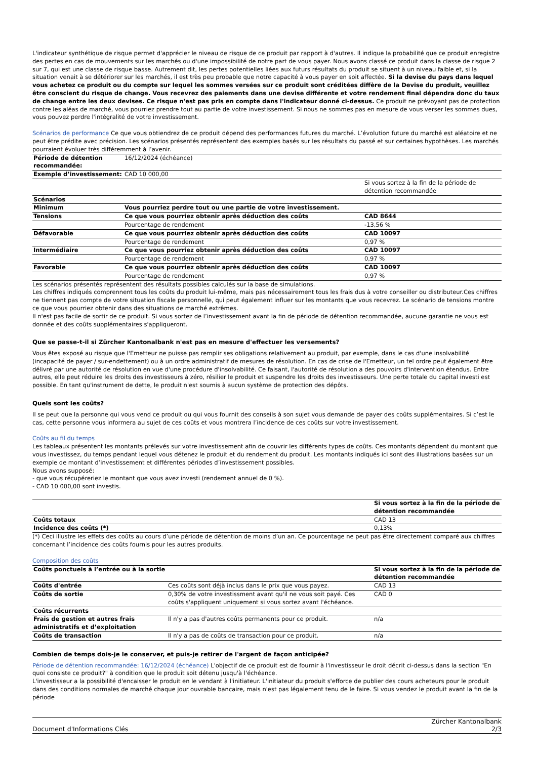L'indicateur synthétique de risque permet d'apprécier le niveau de risque de ce produit par rapport à d'autres. Il indique la probabilité que ce produit enregistre des pertes en cas de mouvements sur les marchés ou d'une impossibilité de notre part de vous payer. Nous avons classé ce produit dans la classe de risque 2 sur 7, qui est une classe de risque basse. Autrement dit, les pertes potentielles liées aux futurs résultats du produit se situent à un niveau faible et, si la situation venait à se détériorer sur les marchés, il est très peu probable que notre capacité à vous payer en soit affectée. Si la devise du pays dans lequel vous achetez ce produit ou du compte sur lequel les sommes versées sur ce produit sont créditées diffère de la Devise du produit, veuillez être conscient du risque de change. Vous recevrez des paiements dans une devise différente et votre rendement final dépendra donc du taux de change entre les deux devises. Ce risque n'est pas pris en compte dans l'indicateur donné ci-dessus. Ce produit ne prévoyant pas de protection contre les aléas de marché, vous pourriez prendre tout au partie de votre investissement. Si nous ne sommes pas en mesure de vous verser les sommes dues, vous pouvez perdre l'intégralité de votre investissement.
Scénarios de performance Ce que vous obtiendrez de ce produit dépend des performances futures du marché. L’évolution future du marché est aléatoire et ne peut être prédite avec précision. Les scénarios présentés représentent des exemples basés sur les résultats du passé et sur certaines hypothèses. Les marchés pourraient évoluer très différemment à l’avenir.
| Période de détention recommandée: | 16/12/2024 (échéance) | |
| Exemple d’investissement: | CAD 10 000,00 | |
| | | Si vous sortez à la fin de la période de détention recommandée |
| Scénarios | | |
| Minimum | Vous pourriez perdre tout ou une partie de votre investissement. | |
| Tensions | Ce que vous pourriez obtenir après déduction des coûts | CAD 8644 |
| | Pourcentage de rendement | -13,56 % |
| Défavorable | Ce que vous pourriez obtenir après déduction des coûts | CAD 10097 |
| | Pourcentage de rendement | 0,97 % |
| Intermédiaire | Ce que vous pourriez obtenir après déduction des coûts | CAD 10097 |
| | Pourcentage de rendement | 0,97 % |
| Favorable | Ce que vous pourriez obtenir après déduction des coûts | CAD 10097 |
| | Pourcentage de rendement | 0,97 % |
Les scénarios présentés représentent des résultats possibles calculés sur la base de simulations.
Les chiffres indiqués comprennent tous les coûts du produit lui-même, mais pas nécessairement tous les frais dus à votre conseiller ou distributeur.Ces chiffres ne tiennent pas compte de votre situation fiscale personnelle, qui peut également influer sur les montants que vous recevrez. Le scénario de tensions montre ce que vous pourriez obtenir dans des situations de marché extrêmes.
Il n'est pas facile de sortir de ce produit. Si vous sortez de l’investissement avant la fin de période de détention recommandée, aucune garantie ne vous est donnée et des coûts supplémentaires s'appliqueront.
Que se passe-t-il si Zürcher Kantonalbank n'est pas en mesure d'effectuer les versements?
Vous êtes exposé au risque que l'Emetteur ne puisse pas remplir ses obligations relativement au produit, par exemple, dans le cas d'une insolvabilité (incapacité de payer / sur-endettement) ou à un ordre administratif de mesures de résolution. En cas de crise de l'Emetteur, un tel ordre peut également être délivré par une autorité de résolution en vue d'une procédure d'insolvabilité. Ce faisant, l'autorité de résolution a des pouvoirs d'intervention étendus. Entre autres, elle peut réduire les droits des investisseurs à zéro, résilier le produit et suspendre les droits des investisseurs. Une perte totale du capital investi est possible. En tant qu'instrument de dette, le produit n'est soumis à aucun système de protection des dépôts.
Quels sont les coûts?
Il se peut que la personne qui vous vend ce produit ou qui vous fournit des conseils à son sujet vous demande de payer des coûts supplémentaires. Si c’est le cas, cette personne vous informera au sujet de ces coûts et vous montrera l’incidence de ces coûts sur votre investissement.
Coûts au fil du temps
Les tableaux présentent les montants prélevés sur votre investissement afin de couvrir les différents types de coûts. Ces montants dépendent du montant que vous investissez, du temps pendant lequel vous détenez le produit et du rendement du produit. Les montants indiqués ici sont des illustrations basées sur un exemple de montant d’investissement et différentes périodes d’investissement possibles.
Nous avons supposé:
- que vous récupéreriez le montant que vous avez investi (rendement annuel de 0 %).
- CAD 10 000,00 sont investis.
| | Si vous sortez à la fin de la période de détention recommandée |
| Coûts totaux | CAD 13 |
| Incidence des coûts (*) | 0,13% |
(*) Ceci illustre les effets des coûts au cours d’une période de détention de moins d’un an. Ce pourcentage ne peut pas être directement comparé aux chiffres concernant l’incidence des coûts fournis pour les autres produits.
Composition des coûts
| Coûts ponctuels à l’entrée ou à la sortie | | Si vous sortez à la fin de la période de détention recommandée |
| --- | --- | --- |
| Coûts d'entrée | Ces coûts sont déjà inclus dans le prix que vous payez. | CAD 13 |
| Coûts de sortie | 0,30% de votre investissment avant qu'il ne vous soit payé. Ces coûts s'appliquent uniquement si vous sortez avant l'échéance. | CAD 0 |
| Coûts récurrents | | |
| Frais de gestion et autres frais administratifs et d’exploitation | Il n'y a pas d'autres coûts permanents pour ce produit. | n/a |
| Coûts de transaction | Il n'y a pas de coûts de transaction pour ce produit. | n/a |
Combien de temps dois-je le conserver, et puis-je retirer de l'argent de façon anticipée?
Période de détention recommandée: 16/12/2024 (échéance) L'objectif de ce produit est de fournir à l'investisseur le droit décrit ci-dessus dans la section "En quoi consiste ce produit?" à condition que le produit soit détenu jusqu'à l'échéance.
L'investisseur a la possibilité d'encaisser le produit en le vendant à l'initiateur. L'initiateur du produit s'efforce de publier des cours acheteurs pour le produit dans des conditions normales de marché chaque jour ouvrable bancaire, mais n'est pas légalement tenu de le faire. Si vous vendez le produit avant la fin de la période
Document d'Informations Clés Zürcher Kantonalbank
2/3